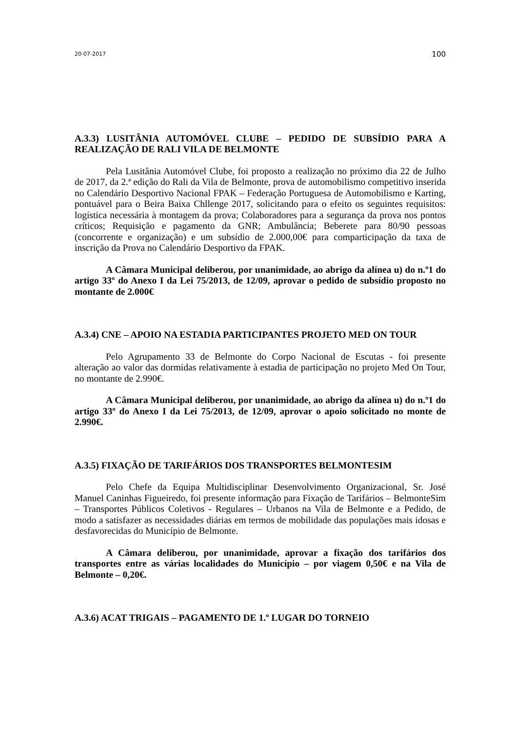20-07-2017 100
A.3.3) LUSITÂNIA AUTOMÓVEL CLUBE – PEDIDO DE SUBSÍDIO PARA A REALIZAÇÃO DE RALI VILA DE BELMONTE
Pela Lusitânia Automóvel Clube, foi proposto a realização no próximo dia 22 de Julho de 2017, da 2.ª edição do Rali da Vila de Belmonte, prova de automobilismo competitivo inserida no Calendário Desportivo Nacional FPAK – Federação Portuguesa de Automobilismo e Karting, pontuável para o Beira Baixa Chllenge 2017, solicitando para o efeito os seguintes requisitos: logística necessária à montagem da prova; Colaboradores para a segurança da prova nos pontos críticos; Requisição e pagamento da GNR; Ambulância; Beberete para 80/90 pessoas (concorrente e organização) e um subsídio de 2.000,00€ para comparticipação da taxa de inscrição da Prova no Calendário Desportivo da FPAK.
A Câmara Municipal deliberou, por unanimidade, ao abrigo da alínea u) do n.º1 do artigo 33º do Anexo I da Lei 75/2013, de 12/09, aprovar o pedido de subsídio proposto no montante de 2.000€
A.3.4) CNE – APOIO NA ESTADIA PARTICIPANTES PROJETO MED ON TOUR
Pelo Agrupamento 33 de Belmonte do Corpo Nacional de Escutas - foi presente alteração ao valor das dormidas relativamente à estadia de participação no projeto Med On Tour, no montante de 2.990€.
A Câmara Municipal deliberou, por unanimidade, ao abrigo da alínea u) do n.º1 do artigo 33º do Anexo I da Lei 75/2013, de 12/09, aprovar o apoio solicitado no monte de 2.990€.
A.3.5) FIXAÇÃO DE TARIFÁRIOS DOS TRANSPORTES BELMONTESIM
Pelo Chefe da Equipa Multidisciplinar Desenvolvimento Organizacional, Sr. José Manuel Caninhas Figueiredo, foi presente informação para Fixação de Tarifários – BelmonteSim – Transportes Públicos Coletivos - Regulares – Urbanos na Vila de Belmonte e a Pedido, de modo a satisfazer as necessidades diárias em termos de mobilidade das populações mais idosas e desfavorecidas do Município de Belmonte.
A Câmara deliberou, por unanimidade, aprovar a fixação dos tarifários dos transportes entre as várias localidades do Município – por viagem 0,50€ e na Vila de Belmonte – 0,20€.
A.3.6) ACAT TRIGAIS – PAGAMENTO DE 1.º LUGAR DO TORNEIO